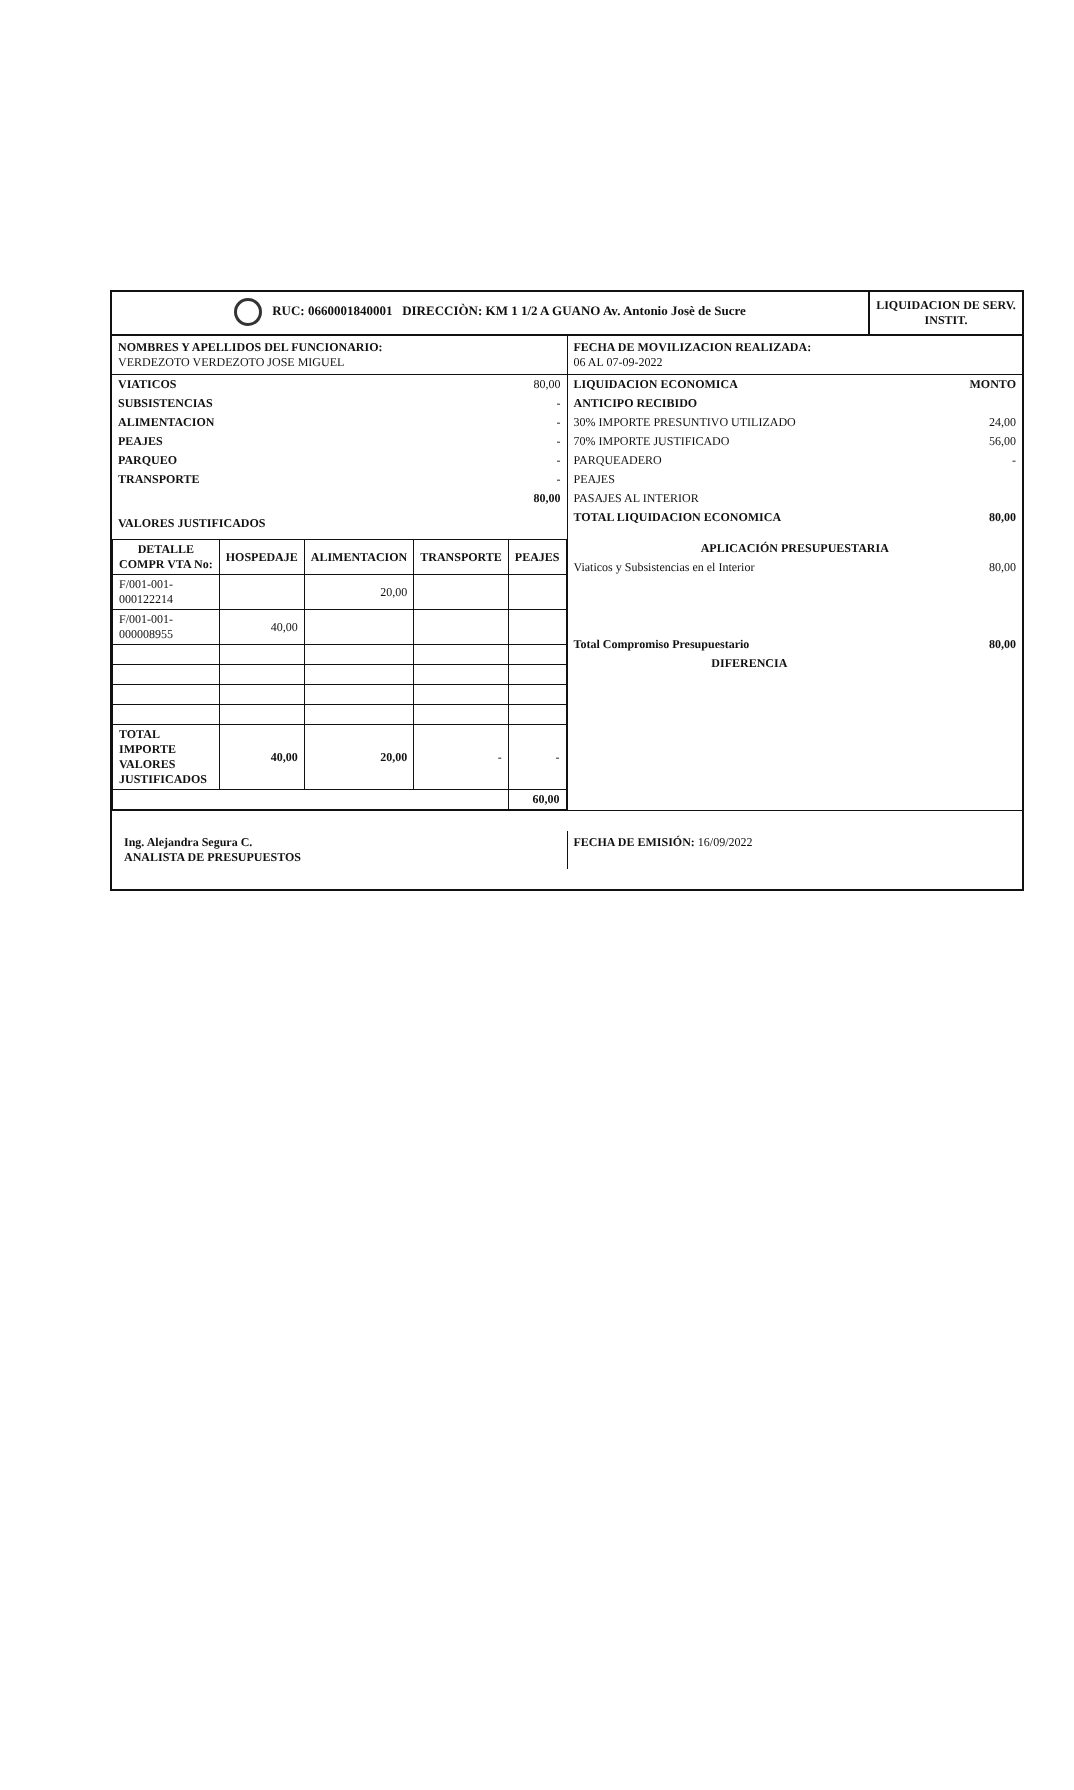RUC: 0660001840001 DIRECCIÒN: KM 1 1/2 A GUANO Av. Antonio Josè de Sucre
LIQUIDACION DE SERV. INSTIT.
NOMBRES Y APELLIDOS DEL FUNCIONARIO:
VERDEZOTO VERDEZOTO JOSE MIGUEL
FECHA DE MOVILIZACION REALIZADA:
06 AL 07-09-2022
| VIATICOS | 80,00 |
| SUBSISTENCIAS | - |
| ALIMENTACION | - |
| PEAJES | - |
| PARQUEO | - |
| TRANSPORTE | - |
| | 80,00 |
VALORES JUSTIFICADOS
| DETALLE COMPR VTA No: | HOSPEDAJE | ALIMENTACION | TRANSPORTE | PEAJES |
| --- | --- | --- | --- | --- |
| F/001-001-000122214 | | 20,00 | | |
| F/001-001-000008955 | 40,00 | | | |
| TOTAL IMPORTE VALORES JUSTIFICADOS | 40,00 | 20,00 | - | - |
| | | | | 60,00 |
| LIQUIDACION ECONOMICA | MONTO |
| ANTICIPO RECIBIDO | |
| 30% IMPORTE PRESUNTIVO UTILIZADO | 24,00 |
| 70% IMPORTE JUSTIFICADO | 56,00 |
| PARQUEADERO | - |
| PEAJES | |
| PASAJES AL INTERIOR | |
| TOTAL LIQUIDACION ECONOMICA | 80,00 |
| APLICACIÓN PRESUPUESTARIA | |
| Viaticos y Subsistencias en el Interior | 80,00 |
| Total Compromiso Presupuestario | 80,00 |
| DIFERENCIA | |
Ing. Alejandra Segura C.
ANALISTA DE PRESUPUESTOS
FECHA DE EMISIÓN: 16/09/2022